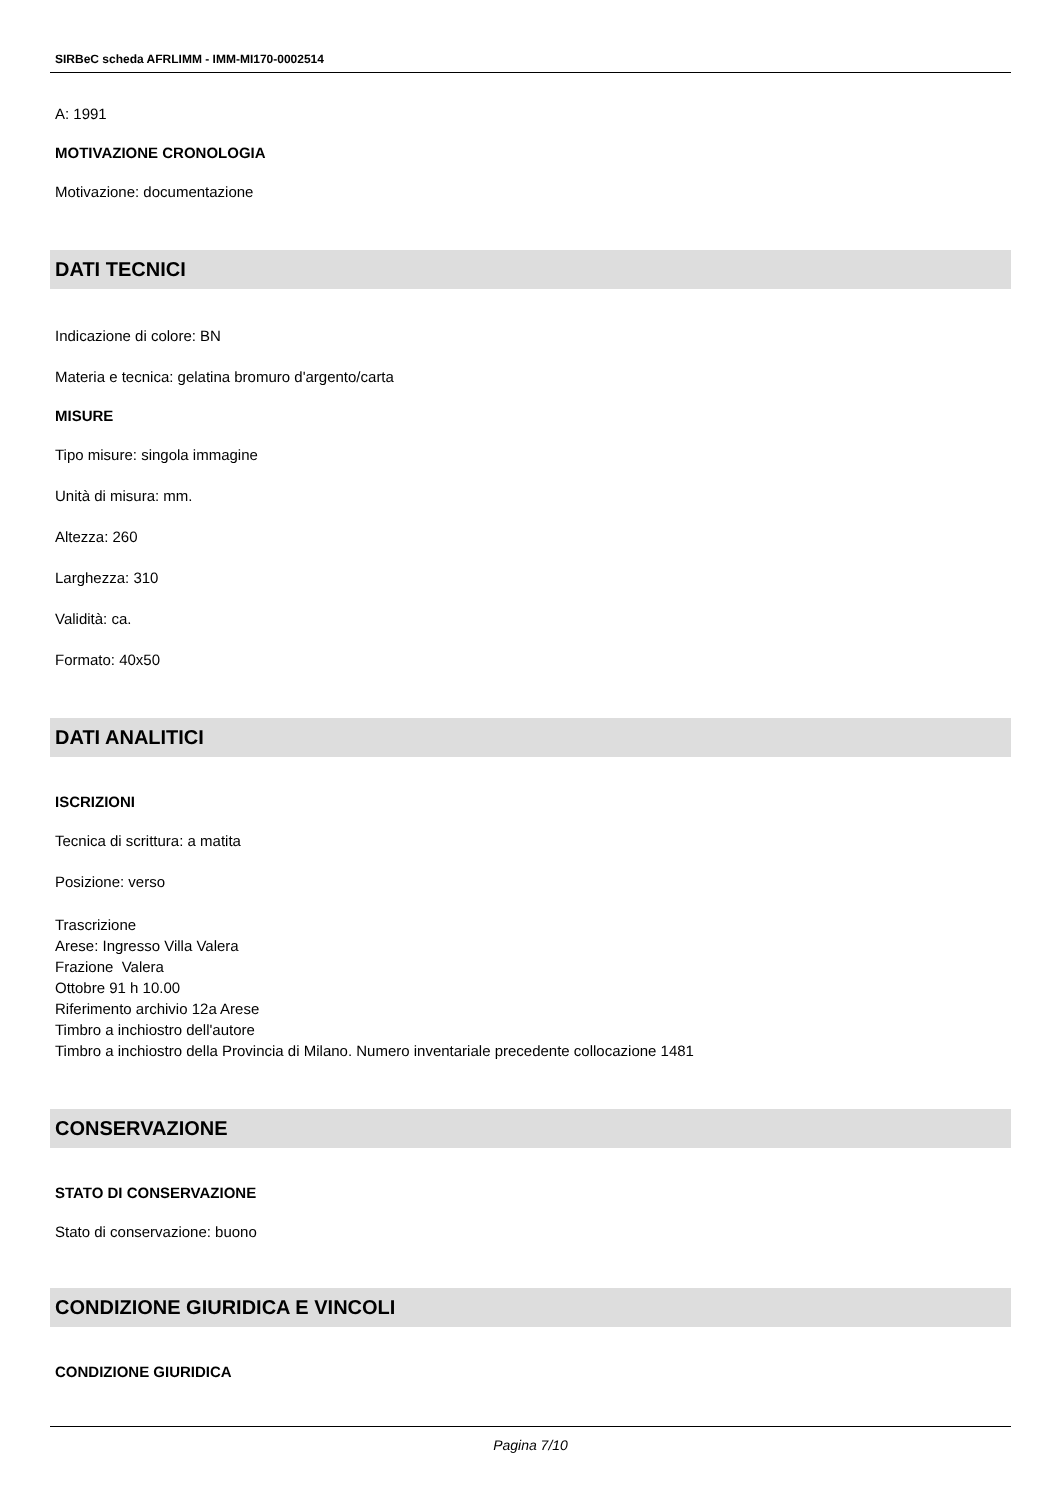SIRBeC scheda AFRLIMM - IMM-MI170-0002514
A: 1991
MOTIVAZIONE CRONOLOGIA
Motivazione: documentazione
DATI TECNICI
Indicazione di colore: BN
Materia e tecnica: gelatina bromuro d'argento/carta
MISURE
Tipo misure: singola immagine
Unità di misura: mm.
Altezza: 260
Larghezza: 310
Validità: ca.
Formato: 40x50
DATI ANALITICI
ISCRIZIONI
Tecnica di scrittura: a matita
Posizione: verso
Trascrizione
Arese: Ingresso Villa Valera
Frazione Valera
Ottobre 91 h 10.00
Riferimento archivio 12a Arese
Timbro a inchiostro dell'autore
Timbro a inchiostro della Provincia di Milano. Numero inventariale precedente collocazione 1481
CONSERVAZIONE
STATO DI CONSERVAZIONE
Stato di conservazione: buono
CONDIZIONE GIURIDICA E VINCOLI
CONDIZIONE GIURIDICA
Pagina 7/10